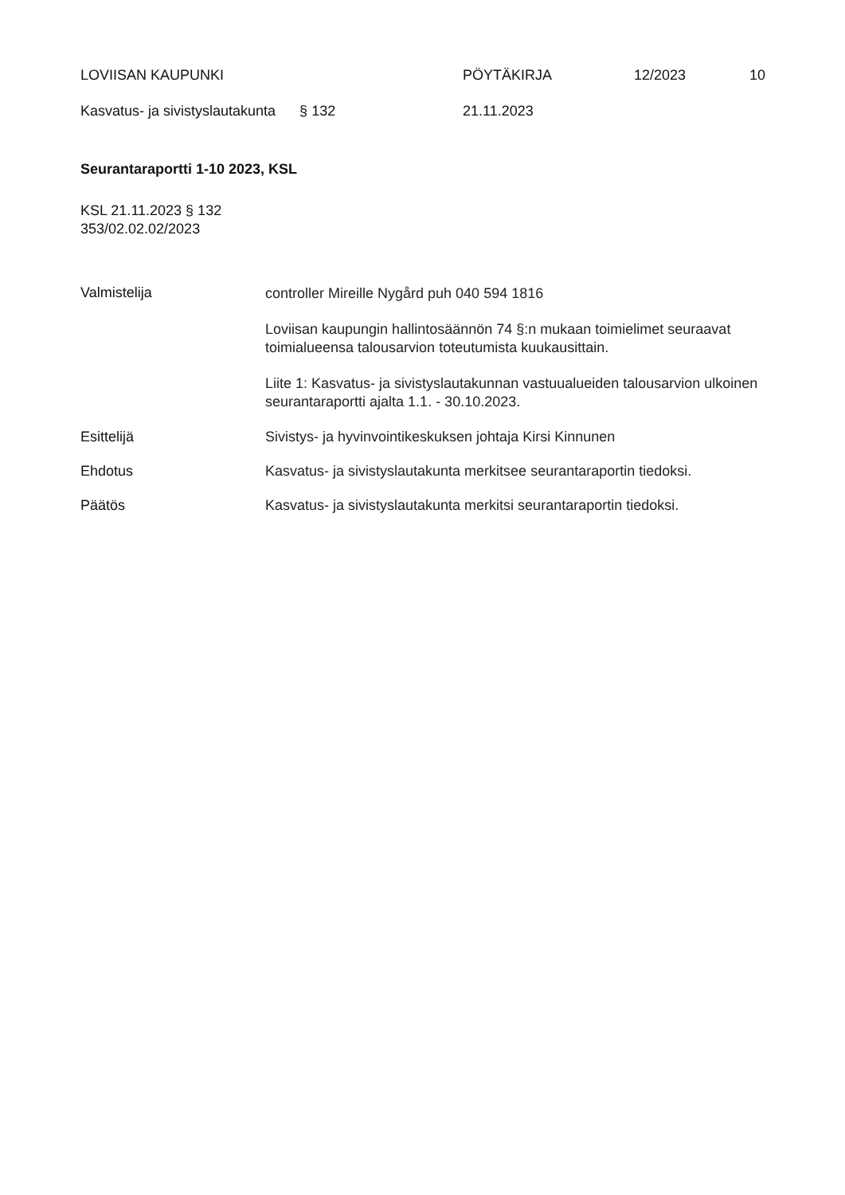LOVIISAN KAUPUNKI PÖYTÄKIRJA 12/2023 10
Kasvatus- ja sivistyslautakunta § 132 21.11.2023
Seurantaraportti 1-10 2023, KSL
KSL 21.11.2023 § 132
353/02.02.02/2023
Valmistelija
controller Mireille Nygård puh 040 594 1816
Loviisan kaupungin hallintosäännön 74 §:n mukaan toimielimet seuraavat toimialueensa talousarvion toteutumista kuukausittain.
Liite 1: Kasvatus- ja sivistyslautakunnan vastuualueiden talousarvion ulkoinen seurantaraportti ajalta 1.1. - 30.10.2023.
Esittelijä Sivistys- ja hyvinvointikeskuksen johtaja Kirsi Kinnunen
Ehdotus Kasvatus- ja sivistyslautakunta merkitsee seurantaraportin tiedoksi.
Päätös Kasvatus- ja sivistyslautakunta merkitsi seurantaraportin tiedoksi.